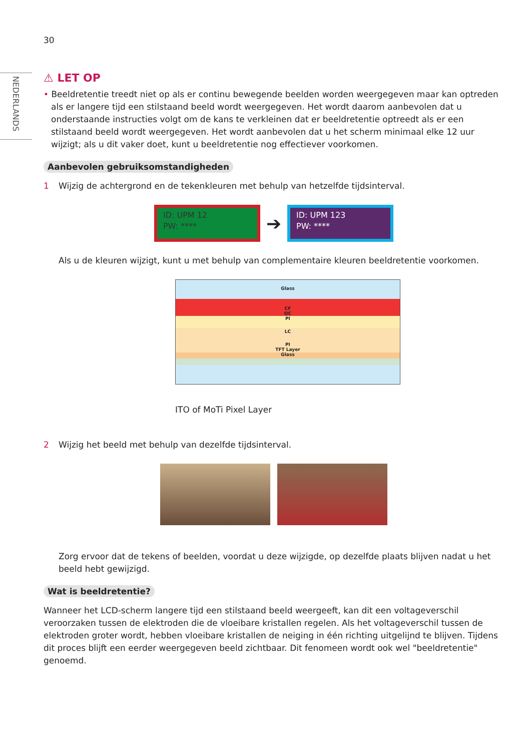NEDERLANDS
30
⚠ LET OP
• Beeldretentie treedt niet op als er continu bewegende beelden worden weergegeven maar kan optreden als er langere tijd een stilstaand beeld wordt weergegeven. Het wordt daarom aanbevolen dat u onderstaande instructies volgt om de kans te verkleinen dat er beeldretentie optreedt als er een stilstaand beeld wordt weergegeven. Het wordt aanbevolen dat u het scherm minimaal elke 12 uur wijzigt; als u dit vaker doet, kunt u beeldretentie nog effectiever voorkomen.
Aanbevolen gebruiksomstandigheden
1 Wijzig de achtergrond en de tekenkleuren met behulp van hetzelfde tijdsinterval.
ID: UPM 12
PW: ****
➔
ID: UPM 123
PW: ****
Als u de kleuren wijzigt, kunt u met behulp van complementaire kleuren beeldretentie voorkomen.
Glass
CF
OC
PI
LC
PI
TFT Layer
Glass
ITO of MoTi Pixel Layer
2 Wijzig het beeld met behulp van dezelfde tijdsinterval.
Zorg ervoor dat de tekens of beelden, voordat u deze wijzigde, op dezelfde plaats blijven nadat u het beeld hebt gewijzigd.
Wat is beeldretentie?
Wanneer het LCD-scherm langere tijd een stilstaand beeld weergeeft, kan dit een voltageverschil veroorzaken tussen de elektroden die de vloeibare kristallen regelen. Als het voltageverschil tussen de elektroden groter wordt, hebben vloeibare kristallen de neiging in één richting uitgelijnd te blijven. Tijdens dit proces blijft een eerder weergegeven beeld zichtbaar. Dit fenomeen wordt ook wel "beeldretentie" genoemd.